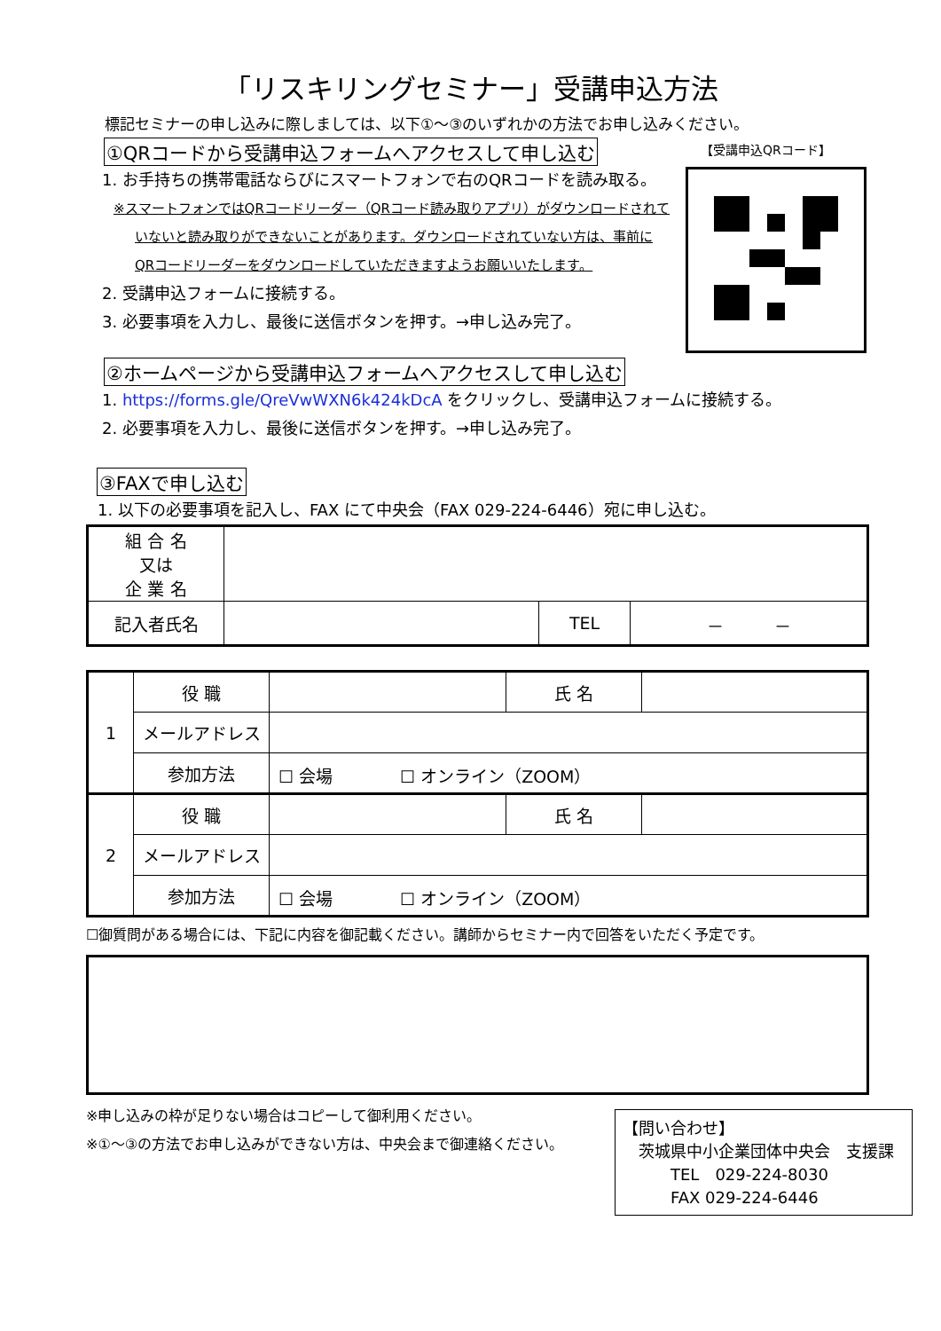「リスキリングセミナー」受講申込方法
標記セミナーの申し込みに際しましては、以下①～③のいずれかの方法でお申し込みください。
①QRコードから受講申込フォームへアクセスして申し込む
【受講申込QRコード】
1. お手持ちの携帯電話ならびにスマートフォンで右のQRコードを読み取る。
※スマートフォンではQRコードリーダー（QRコード読み取りアプリ）がダウンロードされて
いないと読み取りができないことがあります。ダウンロードされていない方は、事前に
QRコードリーダーをダウンロードしていただきますようお願いいたします。
2. 受講申込フォームに接続する。
3. 必要事項を入力し、最後に送信ボタンを押す。→申し込み完了。
②ホームページから受講申込フォームへアクセスして申し込む
1. https://forms.gle/QreVwWXN6k424kDcA をクリックし、受講申込フォームに接続する。
2. 必要事項を入力し、最後に送信ボタンを押す。→申し込み完了。
③FAXで申し込む
1. 以下の必要事項を記入し、FAX にて中央会（FAX 029-224-6446）宛に申し込む。
| 組 合 名 又は 企 業 名 | | | |
| 記入者氏名 | | TEL | － － |
| 1 | 役 職 | | 氏 名 | |
| | メールアドレス | | | |
| | 参加方法 | ☐ 会場 ☐ オンライン（ZOOM） | | |
| 2 | 役 職 | | 氏 名 | |
| | メールアドレス | | | |
| | 参加方法 | ☐ 会場 ☐ オンライン（ZOOM） | | |
☐御質問がある場合には、下記に内容を御記載ください。講師からセミナー内で回答をいただく予定です。
※申し込みの枠が足りない場合はコピーして御利用ください。
※①～③の方法でお申し込みができない方は、中央会まで御連絡ください。
【問い合わせ】
　茨城県中小企業団体中央会　支援課
　　　TEL　029-224-8030
　　　FAX 029-224-6446